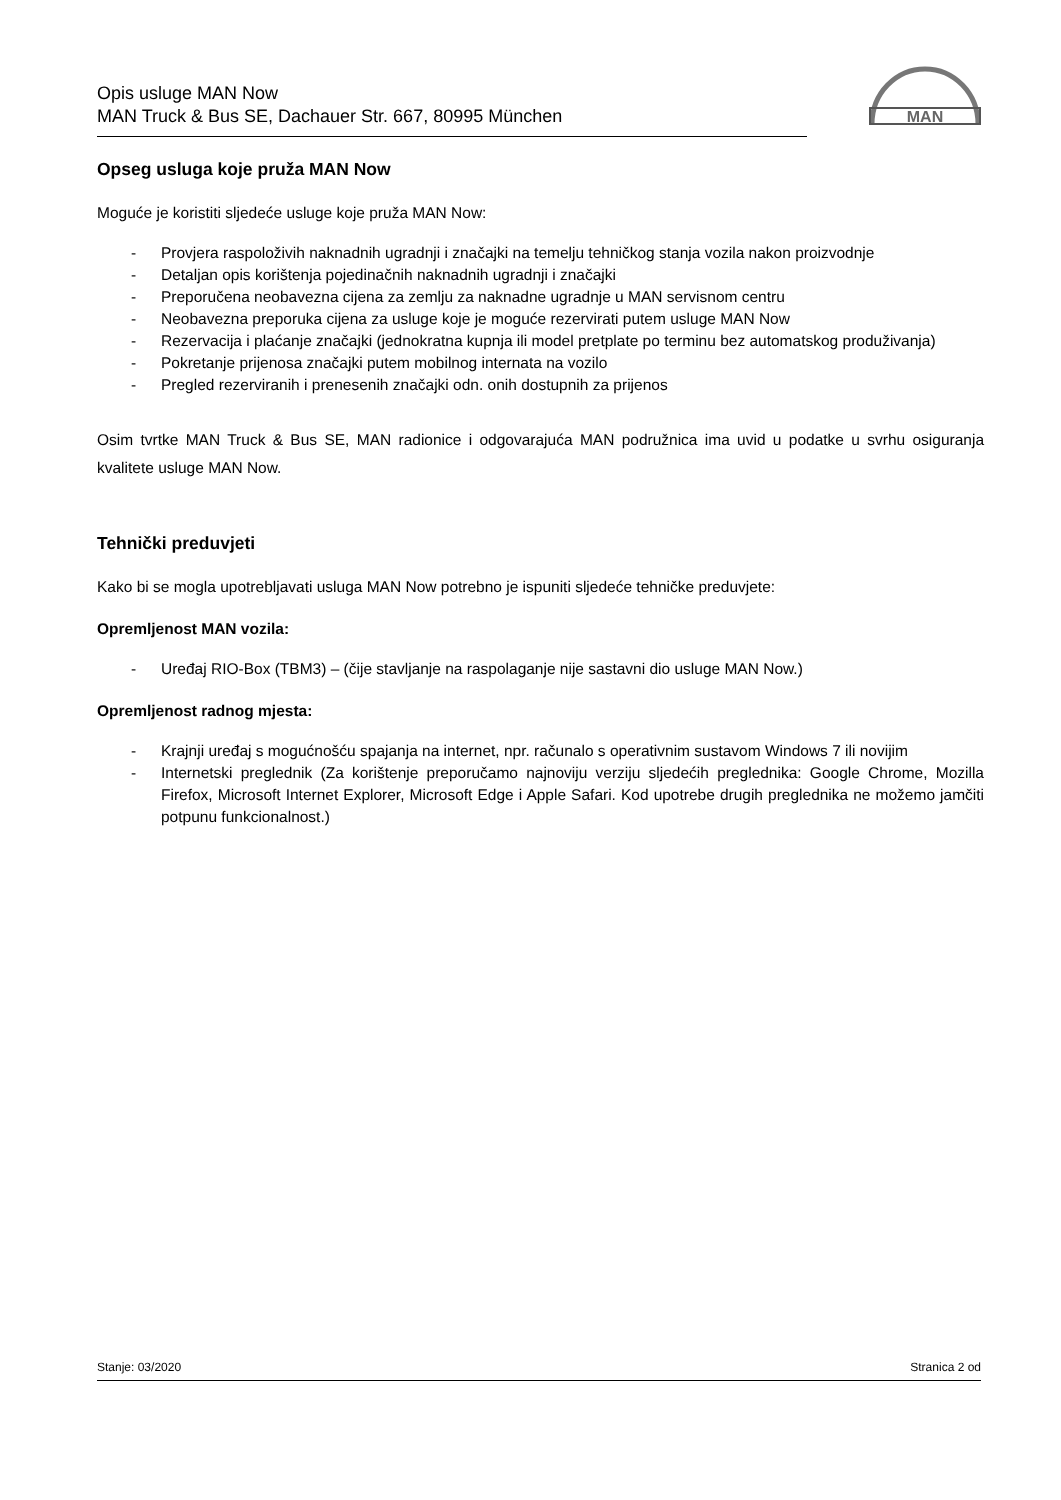Opis usluge MAN Now
MAN Truck & Bus SE, Dachauer Str. 667, 80995 München
MAN
Opseg usluga koje pruža MAN Now
Moguće je koristiti sljedeće usluge koje pruža MAN Now:
- Provjera raspoloživih naknadnih ugradnji i značajki na temelju tehničkog stanja vozila nakon proizvodnje
- Detaljan opis korištenja pojedinačnih naknadnih ugradnji i značajki
- Preporučena neobavezna cijena za zemlju za naknadne ugradnje u MAN servisnom centru
- Neobavezna preporuka cijena za usluge koje je moguće rezervirati putem usluge MAN Now
- Rezervacija i plaćanje značajki (jednokratna kupnja ili model pretplate po terminu bez automatskog produživanja)
- Pokretanje prijenosa značajki putem mobilnog internata na vozilo
- Pregled rezerviranih i prenesenih značajki odn. onih dostupnih za prijenos
Osim tvrtke MAN Truck & Bus SE, MAN radionice i odgovarajuća MAN podružnica ima uvid u podatke u svrhu osiguranja kvalitete usluge MAN Now.
Tehnički preduvjeti
Kako bi se mogla upotrebljavati usluga MAN Now potrebno je ispuniti sljedeće tehničke preduvjete:
Opremljenost MAN vozila:
- Uređaj RIO-Box (TBM3) – (čije stavljanje na raspolaganje nije sastavni dio usluge MAN Now.)
Opremljenost radnog mjesta:
- Krajnji uređaj s mogućnošću spajanja na internet, npr. računalo s operativnim sustavom Windows 7 ili novijim
- Internetski preglednik (Za korištenje preporučamo najnoviju verziju sljedećih preglednika: Google Chrome, Mozilla Firefox, Microsoft Internet Explorer, Microsoft Edge i Apple Safari. Kod upotrebe drugih preglednika ne možemo jamčiti potpunu funkcionalnost.)
Stanje: 03/2020 Stranica 2 od